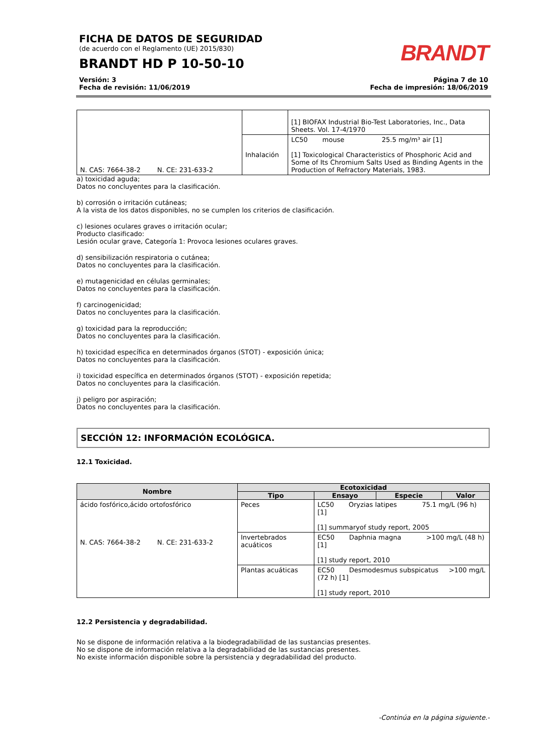FICHA DE DATOS DE SEGURIDAD
(de acuerdo con el Reglamento (UE) 2015/830)
BRANDT HD P 10-50-10
BRANDT
Versión: 3
Fecha de revisión: 11/06/2019
Página 7 de 10
Fecha de impresión: 18/06/2019
| N. CAS: 7664-38-2 N. CE: 231-633-2 | | [1] BIOFAX Industrial Bio-Test Laboratories, Inc., Data Sheets. Vol. 17-4/1970 |
| | Inhalación | LC50 mouse 25.5 mg/m³ air [1] [1] Toxicological Characteristics of Phosphoric Acid and Some of Its Chromium Salts Used as Binding Agents in the Production of Refractory Materials, 1983. |
a) toxicidad aguda;
Datos no concluyentes para la clasificación.
b) corrosión o irritación cutáneas;
A la vista de los datos disponibles, no se cumplen los criterios de clasificación.
c) lesiones oculares graves o irritación ocular;
Producto clasificado:
Lesión ocular grave, Categoría 1: Provoca lesiones oculares graves.
d) sensibilización respiratoria o cutánea;
Datos no concluyentes para la clasificación.
e) mutagenicidad en células germinales;
Datos no concluyentes para la clasificación.
f) carcinogenicidad;
Datos no concluyentes para la clasificación.
g) toxicidad para la reproducción;
Datos no concluyentes para la clasificación.
h) toxicidad específica en determinados órganos (STOT) - exposición única;
Datos no concluyentes para la clasificación.
i) toxicidad específica en determinados órganos (STOT) - exposición repetida;
Datos no concluyentes para la clasificación.
j) peligro por aspiración;
Datos no concluyentes para la clasificación.
SECCIÓN 12: INFORMACIÓN ECOLÓGICA.
12.1 Toxicidad.
| Nombre | Ecotoxicidad | | | |
| --- | --- | --- | --- | --- |
| | Tipo | Ensayo | Especie | Valor |
| ácido fosfórico,ácido ortofosfórico N. CAS: 7664-38-2 N. CE: 231-633-2 | Peces | LC50 Oryzias latipes 75.1 mg/L (96 h) [1] [1] summaryof study report, 2005 | | |
| | Invertebrados acuáticos | EC50 Daphnia magna >100 mg/L (48 h) [1] [1] study report, 2010 | | |
| | Plantas acuáticas | EC50 Desmodesmus subspicatus >100 mg/L (72 h) [1] [1] study report, 2010 | | |
12.2 Persistencia y degradabilidad.
No se dispone de información relativa a la biodegradabilidad de las sustancias presentes.
No se dispone de información relativa a la degradabilidad de las sustancias presentes.
No existe información disponible sobre la persistencia y degradabilidad del producto.
-Continúa en la página siguiente.-